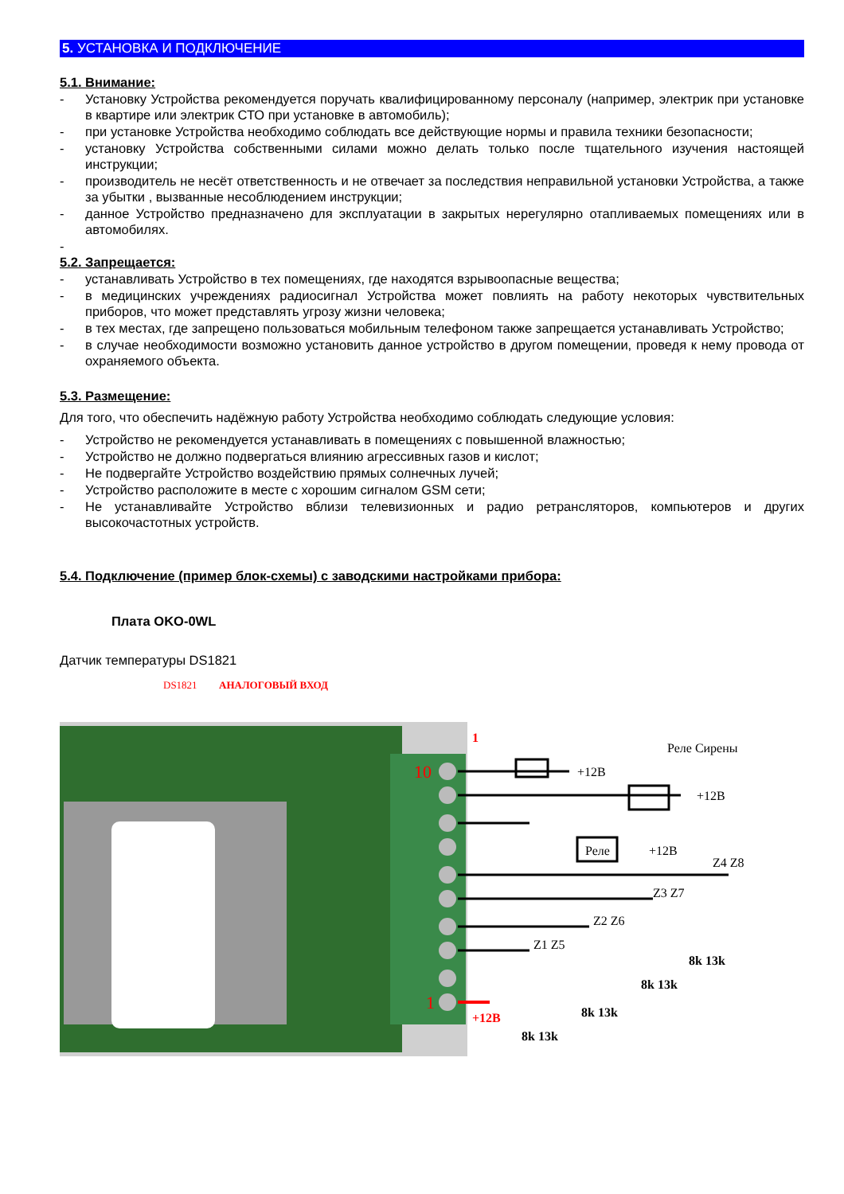5. УСТАНОВКА И ПОДКЛЮЧЕНИЕ
5.1. Внимание:
- Установку Устройства рекомендуется поручать квалифицированному персоналу (например, электрик при установке в квартире или электрик СТО при установке в автомобиль);
- при установке Устройства необходимо соблюдать все действующие нормы и правила техники безопасности;
- установку Устройства собственными силами можно делать только после тщательного изучения настоящей инструкции;
- производитель не несёт ответственность и не отвечает за последствия неправильной установки Устройства, а также за убытки , вызванные несоблюдением инструкции;
- данное Устройство предназначено для эксплуатации в закрытых нерегулярно отапливаемых помещениях или в автомобилях.
-
5.2. Запрещается:
- устанавливать Устройство в тех помещениях, где находятся взрывоопасные вещества;
- в медицинских учреждениях радиосигнал Устройства может повлиять на работу некоторых чувствительных приборов, что может представлять угрозу жизни человека;
- в тех местах, где запрещено пользоваться мобильным телефоном также запрещается устанавливать Устройство;
- в случае необходимости возможно установить данное устройство в другом помещении, проведя к нему провода от охраняемого объекта.
5.3. Размещение:
Для того, что обеспечить надёжную работу Устройства необходимо соблюдать следующие условия:
- Устройство не рекомендуется устанавливать в помещениях с повышенной влажностью;
- Устройство не должно подвергаться влиянию агрессивных газов и кислот;
- Не подвергайте Устройство воздействию прямых солнечных лучей;
- Устройство расположите в месте с хорошим сигналом GSM сети;
- Не устанавливайте Устройство вблизи телевизионных и радио ретрансляторов, компьютеров и других высокочастотных устройств.
5.4. Подключение (пример блок-схемы) с заводскими настройками прибора:
Плата OKO-0WL
Датчик температуры DS1821
+12В
Реле Сирены
+12В
Реле
+12В
Z4 Z8
Z3 Z7
Z2 Z6
Z1 Z5
+12В
8k 13k
8k 13k
8k 13k
8k 13k
1
10
1
DS1821
АНАЛОГОВЫЙ ВХОД